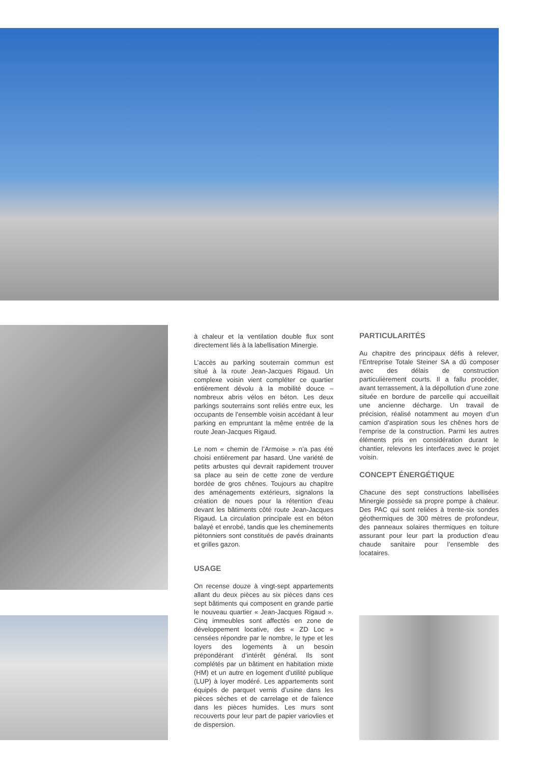à chaleur et la ventilation double flux sont directement liés à la labellisation Minergie.
L’accès au parking souterrain commun est situé à la route Jean-Jacques Rigaud. Un complexe voisin vient compléter ce quartier entièrement dévolu à la mobilité douce – nombreux abris vélos en béton. Les deux parkings souterrains sont reliés entre eux, les occupants de l’ensemble voisin accédant à leur parking en empruntant la même entrée de la route Jean-Jacques Rigaud.
Le nom « chemin de l’Armoise » n’a pas été choisi entièrement par hasard. Une variété de petits arbustes qui devrait rapidement trouver sa place au sein de cette zone de verdure bordée de gros chênes. Toujours au chapitre des aménagements extérieurs, signalons la création de noues pour la rétention d’eau devant les bâtiments côté route Jean-Jacques Rigaud. La circulation principale est en béton balayé et enrobé, tandis que les cheminements piétonniers sont constitués de pavés drainants et grilles gazon.
USAGE
On recense douze à vingt-sept appartements allant du deux pièces au six pièces dans ces sept bâtiments qui composent en grande partie le nouveau quartier « Jean-Jacques Rigaud ». Cinq immeubles sont affectés en zone de développement locative, des « ZD Loc » censées répondre par le nombre, le type et les loyers des logements à un besoin prépondérant d’intérêt général. Ils sont complétés par un bâtiment en habitation mixte (HM) et un autre en logement d’utilité publique (LUP) à loyer modéré. Les appartements sont équipés de parquet vernis d’usine dans les pièces sèches et de carrelage et de faïence dans les pièces humides. Les murs sont recouverts pour leur part de papier variovlies et de dispersion.
PARTICULARITÉS
Au chapitre des principaux défis à relever, l’Entreprise Totale Steiner SA a dû composer avec des délais de construction particulièrement courts. Il a fallu procéder, avant terrassement, à la dépollution d’une zone située en bordure de parcelle qui accueillait une ancienne décharge. Un travail de précision, réalisé notamment au moyen d’un camion d’aspiration sous les chênes hors de l’emprise de la construction. Parmi les autres éléments pris en considération durant le chantier, relevons les interfaces avec le projet voisin.
CONCEPT ÉNERGÉTIQUE
Chacune des sept constructions labellisées Minergie possède sa propre pompe à chaleur. Des PAC qui sont reliées à trente-six sondes géothermiques de 300 mètres de profondeur, des panneaux solaires thermiques en toiture assurant pour leur part la production d’eau chaude sanitaire pour l’ensemble des locataires.